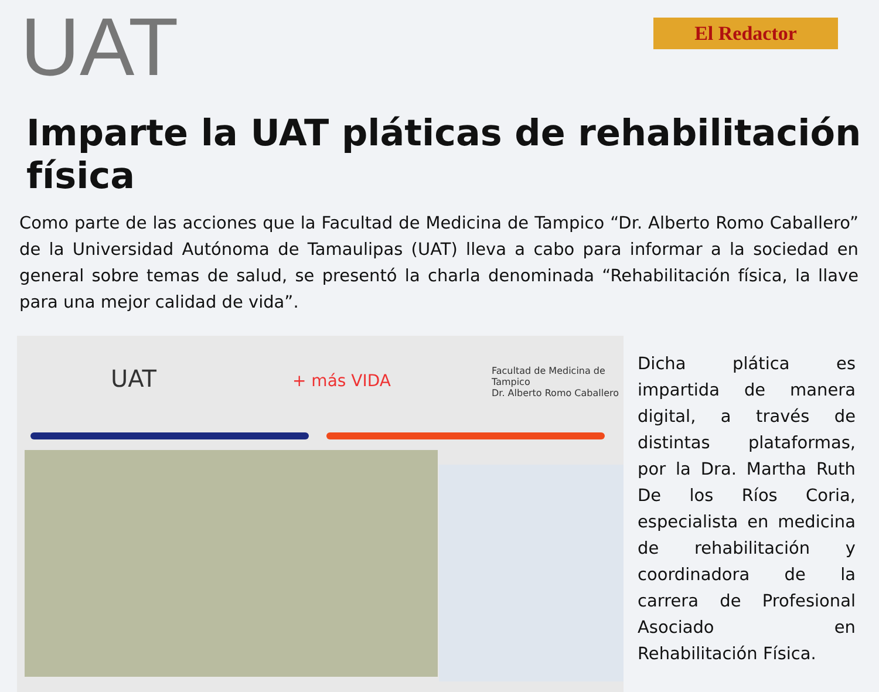UAT
El Redactor
Imparte la UAT pláticas de rehabilitación física
Como parte de las acciones que la Facultad de Medicina de Tampico “Dr. Alberto Romo Caballero” de la Universidad Autónoma de Tamaulipas (UAT) lleva a cabo para informar a la sociedad en general sobre temas de salud, se presentó la charla denominada “Rehabilitación física, la llave para una mejor calidad de vida”.
UAT + más VIDA
Facultad de Medicina de Tampico
Dr. Alberto Romo Caballero
Dicha plática es impartida de manera digital, a través de distintas plataformas, por la Dra. Martha Ruth De los Ríos Coria, especialista en medicina de rehabilitación y coordinadora de la carrera de Profesional Asociado en Rehabilitación Física.